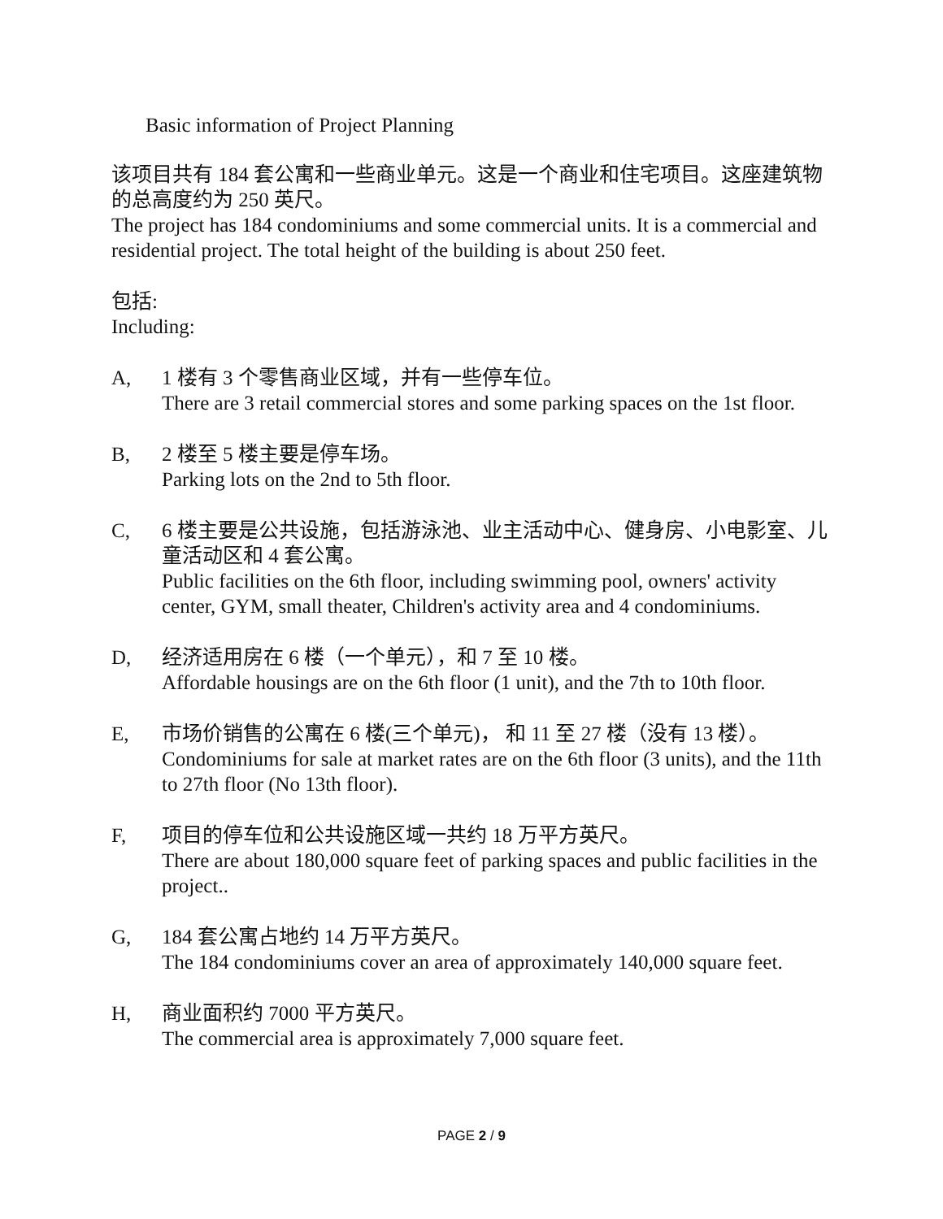Basic information of Project Planning
该项目共有 184 套公寓和一些商业单元。这是一个商业和住宅项目。这座建筑物的总高度约为 250 英尺。
The project has 184 condominiums and some commercial units. It is a commercial and residential project. The total height of the building is about 250 feet.
包括:
Including:
A, 1 楼有 3 个零售商业区域，并有一些停车位。
There are 3 retail commercial stores and some parking spaces on the 1st floor.
B, 2 楼至 5 楼主要是停车场。
Parking lots on the 2nd to 5th floor.
C, 6 楼主要是公共设施，包括游泳池、业主活动中心、健身房、小电影室、儿童活动区和 4 套公寓。
Public facilities on the 6th floor, including swimming pool, owners' activity center, GYM, small theater, Children's activity area and 4 condominiums.
D, 经济适用房在 6 楼（一个单元），和 7 至 10 楼。
Affordable housings are on the 6th floor (1 unit), and the 7th to 10th floor.
E, 市场价销售的公寓在 6 楼(三个单元)， 和 11 至 27 楼（没有 13 楼）。
Condominiums for sale at market rates are on the 6th floor (3 units), and the 11th to 27th floor (No 13th floor).
F, 项目的停车位和公共设施区域一共约 18 万平方英尺。
There are about 180,000 square feet of parking spaces and public facilities in the project..
G, 184 套公寓占地约 14 万平方英尺。
The 184 condominiums cover an area of approximately 140,000 square feet.
H, 商业面积约 7000 平方英尺。
The commercial area is approximately 7,000 square feet.
PAGE 2 / 9